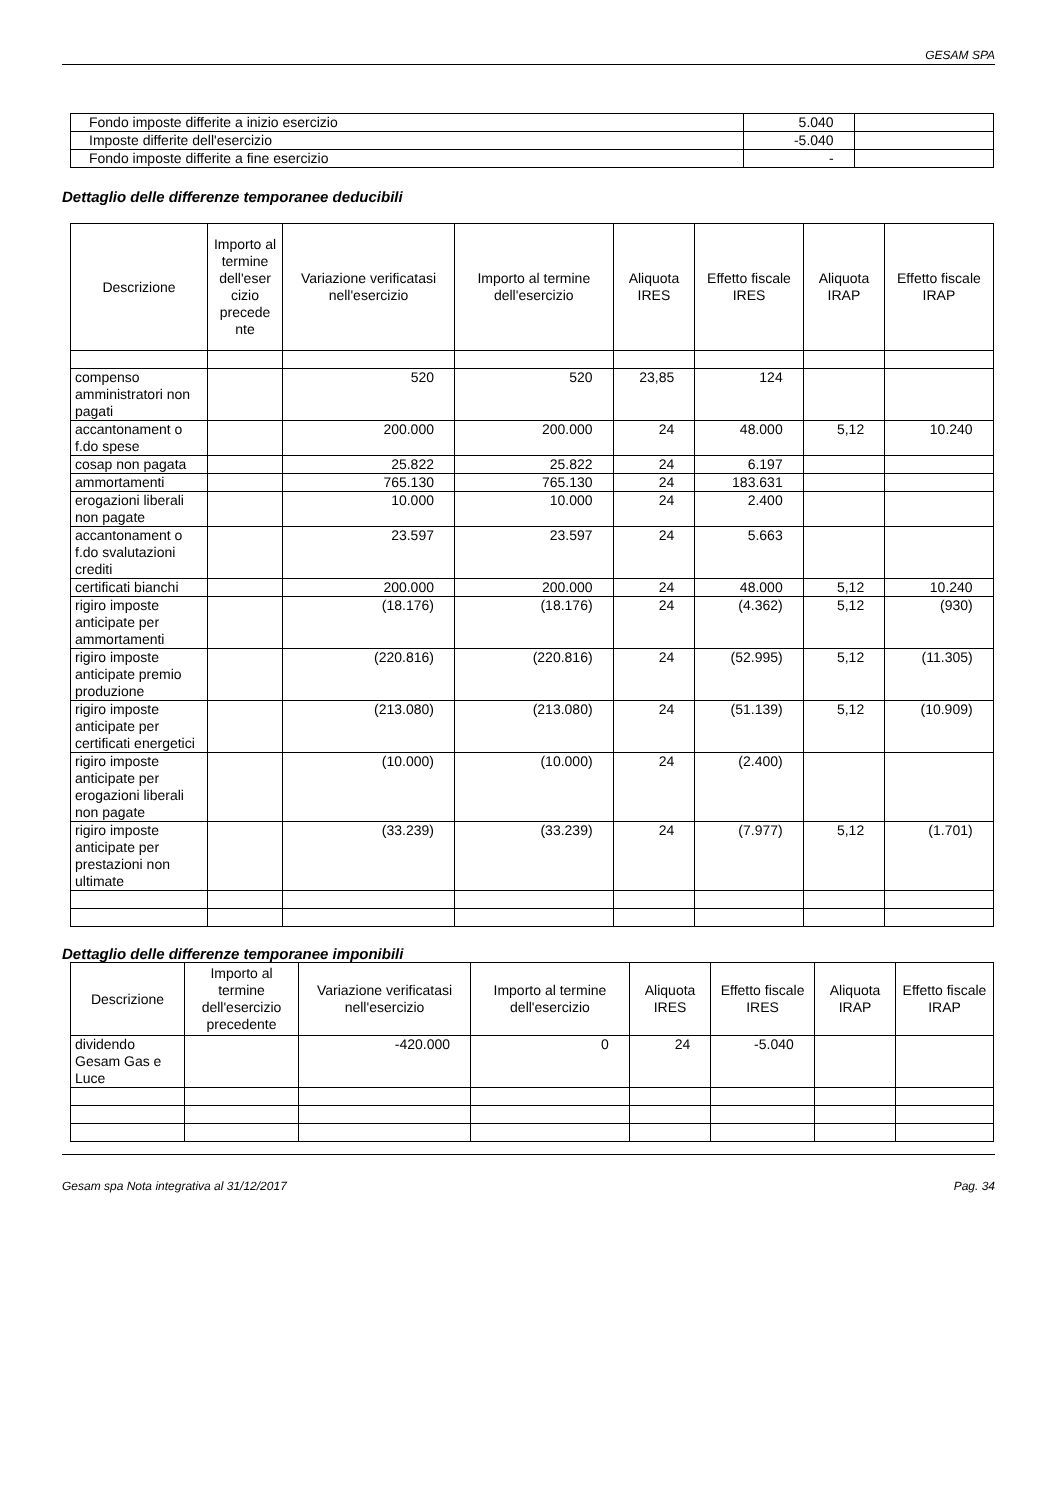GESAM SPA
| Fondo imposte differite a inizio esercizio | 5.040 | |
| Imposte differite dell'esercizio | -5.040 | |
| Fondo imposte differite a fine esercizio | - | |
Dettaglio delle differenze temporanee deducibili
| Descrizione | Importo al termine dell'eser cizio precede nte | Variazione verificatasi nell'esercizio | Importo al termine dell'esercizio | Aliquota IRES | Effetto fiscale IRES | Aliquota IRAP | Effetto fiscale IRAP |
| --- | --- | --- | --- | --- | --- | --- | --- |
| compenso amministratori non pagati | | 520 | 520 | 23,85 | 124 | | |
| accantonament o f.do spese | | 200.000 | 200.000 | 24 | 48.000 | 5,12 | 10.240 |
| cosap non pagata | | 25.822 | 25.822 | 24 | 6.197 | | |
| ammortamenti | | 765.130 | 765.130 | 24 | 183.631 | | |
| erogazioni liberali non pagate | | 10.000 | 10.000 | 24 | 2.400 | | |
| accantonament o f.do svalutazioni crediti | | 23.597 | 23.597 | 24 | 5.663 | | |
| certificati bianchi | | 200.000 | 200.000 | 24 | 48.000 | 5,12 | 10.240 |
| rigiro imposte anticipate per ammortamenti | | (18.176) | (18.176) | 24 | (4.362) | 5,12 | (930) |
| rigiro imposte anticipate premio produzione | | (220.816) | (220.816) | 24 | (52.995) | 5,12 | (11.305) |
| rigiro imposte anticipate per certificati energetici | | (213.080) | (213.080) | 24 | (51.139) | 5,12 | (10.909) |
| rigiro imposte anticipate per erogazioni liberali non pagate | | (10.000) | (10.000) | 24 | (2.400) | | |
| rigiro imposte anticipate per prestazioni non ultimate | | (33.239) | (33.239) | 24 | (7.977) | 5,12 | (1.701) |
Dettaglio delle differenze temporanee imponibili
| Descrizione | Importo al termine dell'esercizio precedente | Variazione verificatasi nell'esercizio | Importo al termine dell'esercizio | Aliquota IRES | Effetto fiscale IRES | Aliquota IRAP | Effetto fiscale IRAP |
| --- | --- | --- | --- | --- | --- | --- | --- |
| dividendo Gesam Gas e Luce | | -420.000 | 0 | 24 | -5.040 | | |
Gesam spa Nota integrativa al 31/12/2017 Pag. 34